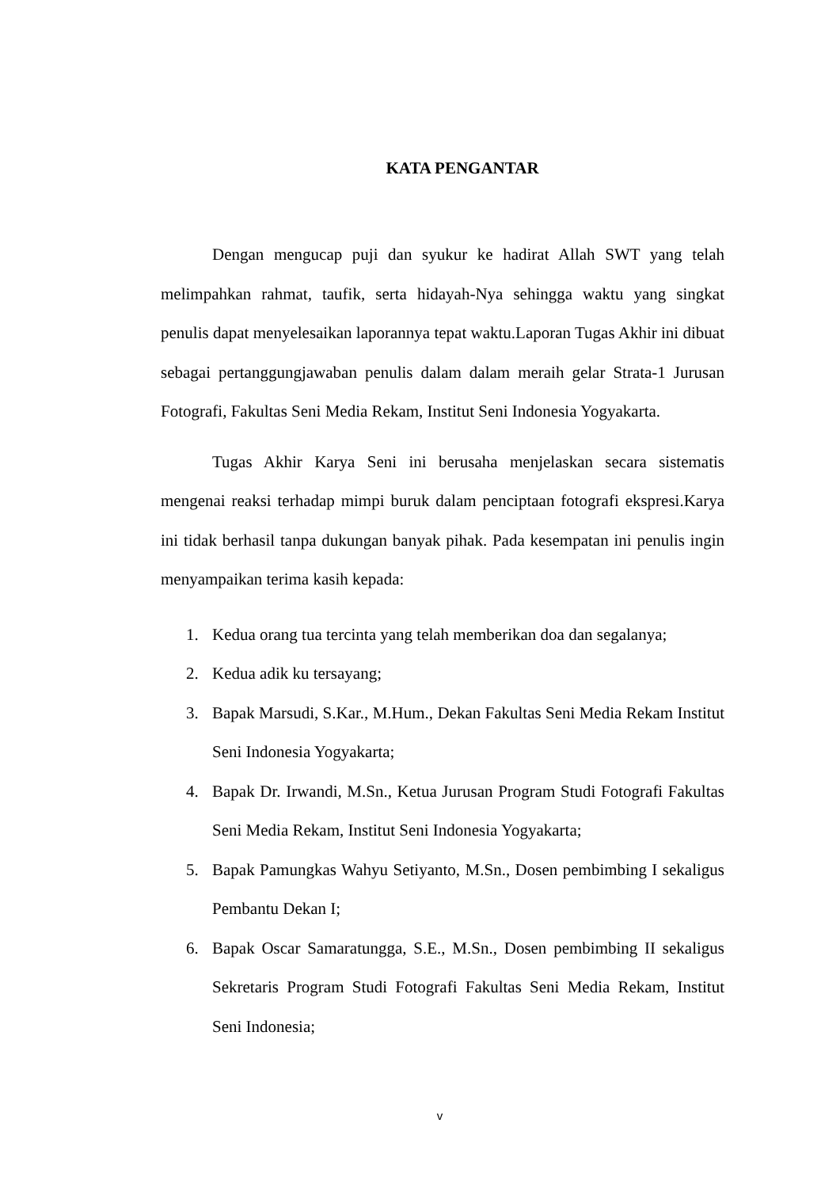KATA PENGANTAR
Dengan mengucap puji dan syukur ke hadirat Allah SWT yang telah melimpahkan rahmat, taufik, serta hidayah-Nya sehingga waktu yang singkat penulis dapat menyelesaikan laporannya tepat waktu.Laporan Tugas Akhir ini dibuat sebagai pertanggungjawaban penulis dalam dalam meraih gelar Strata-1 Jurusan Fotografi, Fakultas Seni Media Rekam, Institut Seni Indonesia Yogyakarta.
Tugas Akhir Karya Seni ini berusaha menjelaskan secara sistematis mengenai reaksi terhadap mimpi buruk dalam penciptaan fotografi ekspresi.Karya ini tidak berhasil tanpa dukungan banyak pihak. Pada kesempatan ini penulis ingin menyampaikan terima kasih kepada:
1. Kedua orang tua tercinta yang telah memberikan doa dan segalanya;
2. Kedua adik ku tersayang;
3. Bapak Marsudi, S.Kar., M.Hum., Dekan Fakultas Seni Media Rekam Institut Seni Indonesia Yogyakarta;
4. Bapak Dr. Irwandi, M.Sn., Ketua Jurusan Program Studi Fotografi Fakultas Seni Media Rekam, Institut Seni Indonesia Yogyakarta;
5. Bapak Pamungkas Wahyu Setiyanto, M.Sn., Dosen pembimbing I sekaligus Pembantu Dekan I;
6. Bapak Oscar Samaratungga, S.E., M.Sn., Dosen pembimbing II sekaligus Sekretaris Program Studi Fotografi Fakultas Seni Media Rekam, Institut Seni Indonesia;
v